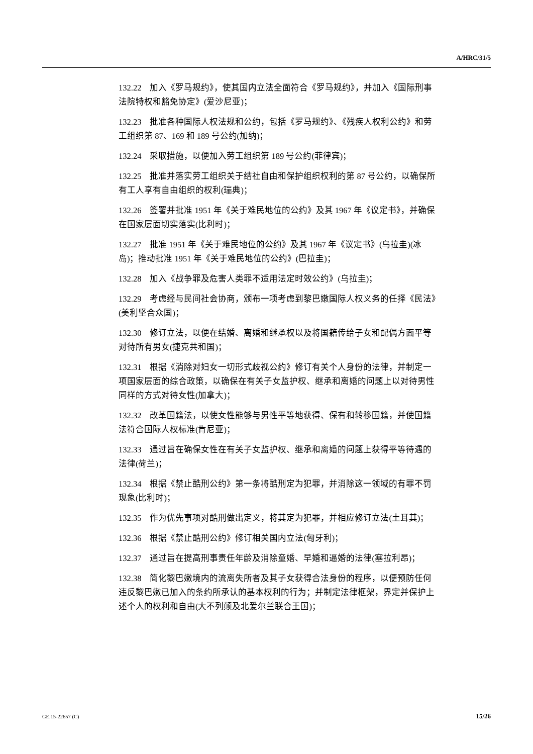A/HRC/31/5
132.22　加入《罗马规约》，使其国内立法全面符合《罗马规约》，并加入《国际刑事法院特权和豁免协定》(爱沙尼亚)；
132.23　批准各种国际人权法规和公约，包括《罗马规约》、《残疾人权利公约》和劳工组织第 87、169 和 189 号公约(加纳)；
132.24　采取措施，以便加入劳工组织第 189 号公约(菲律宾)；
132.25　批准并落实劳工组织关于结社自由和保护组织权利的第 87 号公约，以确保所有工人享有自由组织的权利(瑞典)；
132.26　签署并批准 1951 年《关于难民地位的公约》及其 1967 年《议定书》，并确保在国家层面切实落实(比利时)；
132.27　批准 1951 年《关于难民地位的公约》及其 1967 年《议定书》(乌拉圭)(冰岛)；推动批准 1951 年《关于难民地位的公约》(巴拉圭)；
132.28　加入《战争罪及危害人类罪不适用法定时效公约》(乌拉圭)；
132.29　考虑经与民间社会协商，颁布一项考虑到黎巴嫩国际人权义务的任择《民法》(美利坚合众国)；
132.30　修订立法，以便在结婚、离婚和继承权以及将国籍传给子女和配偶方面平等对待所有男女(捷克共和国)；
132.31　根据《消除对妇女一切形式歧视公约》修订有关个人身份的法律，并制定一项国家层面的综合政策，以确保在有关子女监护权、继承和离婚的问题上以对待男性同样的方式对待女性(加拿大)；
132.32　改革国籍法，以使女性能够与男性平等地获得、保有和转移国籍，并使国籍法符合国际人权标准(肯尼亚)；
132.33　通过旨在确保女性在有关子女监护权、继承和离婚的问题上获得平等待遇的法律(荷兰)；
132.34　根据《禁止酷刑公约》第一条将酷刑定为犯罪，并消除这一领域的有罪不罚现象(比利时)；
132.35　作为优先事项对酷刑做出定义，将其定为犯罪，并相应修订立法(土耳其)；
132.36　根据《禁止酷刑公约》修订相关国内立法(匈牙利)；
132.37　通过旨在提高刑事责任年龄及消除童婚、早婚和逼婚的法律(塞拉利昂)；
132.38　简化黎巴嫩境内的流离失所者及其子女获得合法身份的程序，以便预防任何违反黎巴嫩已加入的条约所承认的基本权利的行为；并制定法律框架，界定并保护上述个人的权利和自由(大不列颠及北爱尔兰联合王国)；
GE.15-22657 (C) 15/26